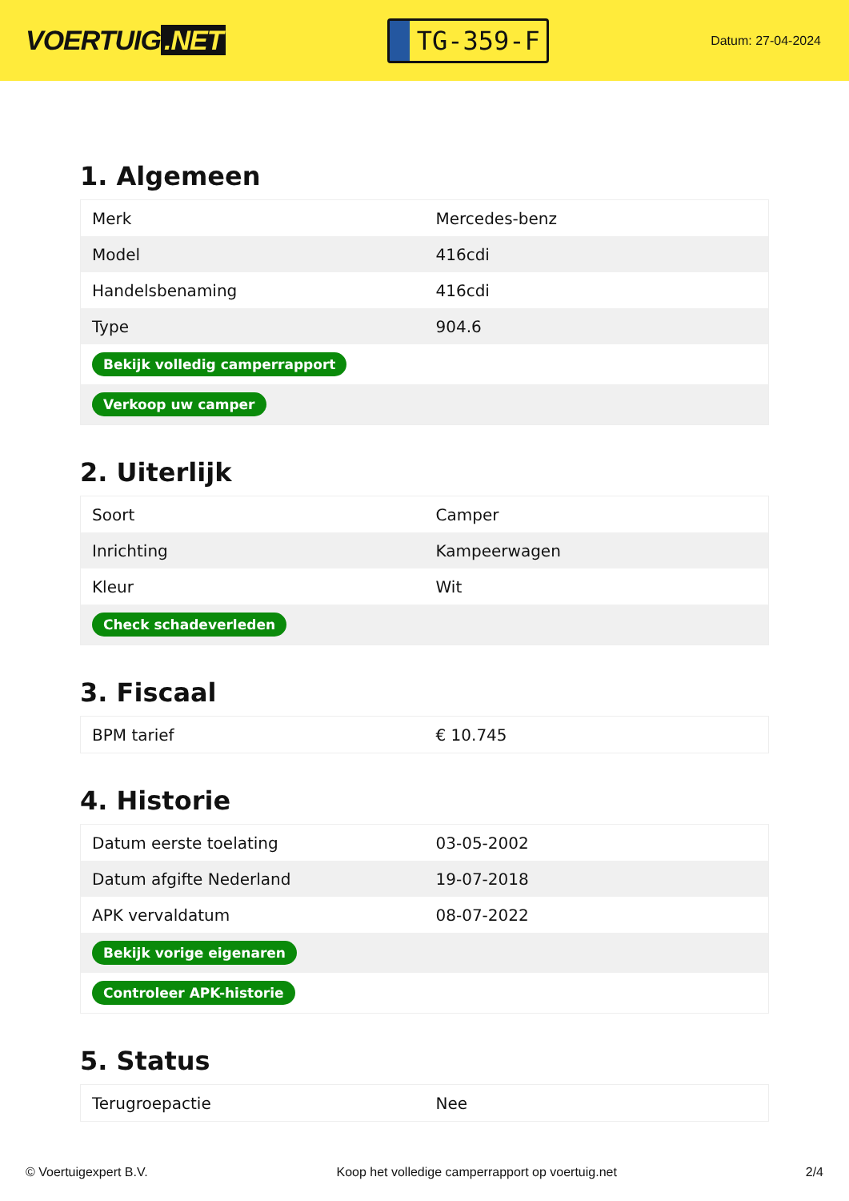VOERTUIG.NET
TG-359-F
Datum: 27-04-2024
1. Algemeen
| Merk | Mercedes-benz |
| Model | 416cdi |
| Handelsbenaming | 416cdi |
| Type | 904.6 |
| Bekijk volledig camperrapport | |
| Verkoop uw camper | |
2. Uiterlijk
| Soort | Camper |
| Inrichting | Kampeerwagen |
| Kleur | Wit |
| Check schadeverleden | |
3. Fiscaal
| BPM tarief | € 10.745 |
4. Historie
| Datum eerste toelating | 03-05-2002 |
| Datum afgifte Nederland | 19-07-2018 |
| APK vervaldatum | 08-07-2022 |
| Bekijk vorige eigenaren | |
| Controleer APK-historie | |
5. Status
| Terugroepactie | Nee |
© Voertuigexpert B.V. Koop het volledige camperrapport op voertuig.net 2/4